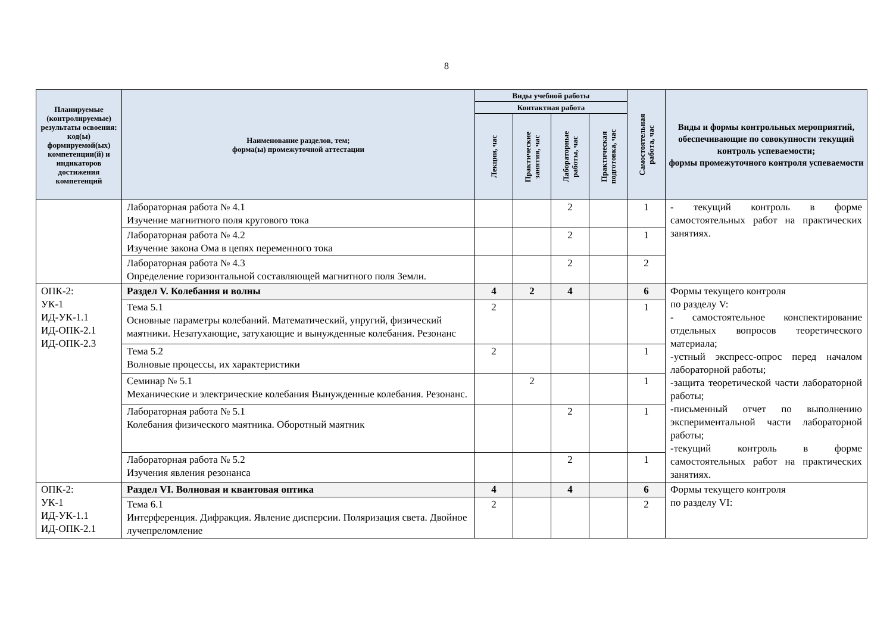8
| Планируемые (контролируемые) результаты освоения: код(ы) формируемой(ых) компетенции(й) и индикаторов достижения компетенций | Наименование разделов, тем; форма(ы) промежуточной аттестации | Виды учебной работы | | | | Самостоятельная работа, час | Виды и формы контрольных мероприятий, обеспечивающие по совокупности текущий контроль успеваемости; формы промежуточного контроля успеваемости |
| --- | --- | --- | --- | --- | --- | --- | --- |
| | | Контактная работа | | | | | |
| | | Лекции, час | Практические занятия, час | Лабораторные работы, час | Практическая подготовка, час | | |
| | Лабораторная работа № 4.1 Изучение магнитного поля кругового тока | | | 2 | | 1 | - текущий контроль в форме самостоятельных работ на практических занятиях. |
| | Лабораторная работа № 4.2 Изучение закона Ома в цепях переменного тока | | | 2 | | 1 | |
| | Лабораторная работа № 4.3 Определение горизонтальной составляющей магнитного поля Земли. | | | 2 | | 2 | |
| ОПК-2: УК-1 ИД-УК-1.1 ИД-ОПК-2.1 ИД-ОПК-2.3 | Раздел V. Колебания и волны | 4 | 2 | 4 | | 6 | Формы текущего контроля по разделу V: - самостоятельное конспектирование отдельных вопросов теоретического материала; -устный экспресс-опрос перед началом лабораторной работы; -защита теоретической части лабораторной работы; -письменный отчет по выполнению экспериментальной части лабораторной работы; -текущий контроль в форме самостоятельных работ на практических занятиях. |
| | Тема 5.1 Основные параметры колебаний. Математический, упругий, физический маятники. Незатухающие, затухающие и вынужденные колебания. Резонанс | 2 | | | | 1 | |
| | Тема 5.2 Волновые процессы, их характеристики | 2 | | | | 1 | |
| | Семинар № 5.1 Механические и электрические колебания Вынужденные колебания. Резонанс. | | 2 | | | 1 | |
| | Лабораторная работа № 5.1 Колебания физического маятника. Оборотный маятник | | | 2 | | 1 | |
| | Лабораторная работа № 5.2 Изучения явления резонанса | | | 2 | | 1 | |
| ОПК-2: УК-1 ИД-УК-1.1 ИД-ОПК-2.1 | Раздел VI. Волновая и квантовая оптика | 4 | | 4 | | 6 | Формы текущего контроля по разделу VI: |
| | Тема 6.1 Интерференция. Дифракция. Явление дисперсии. Поляризация света. Двойное лучепреломление | 2 | | | | 2 | |